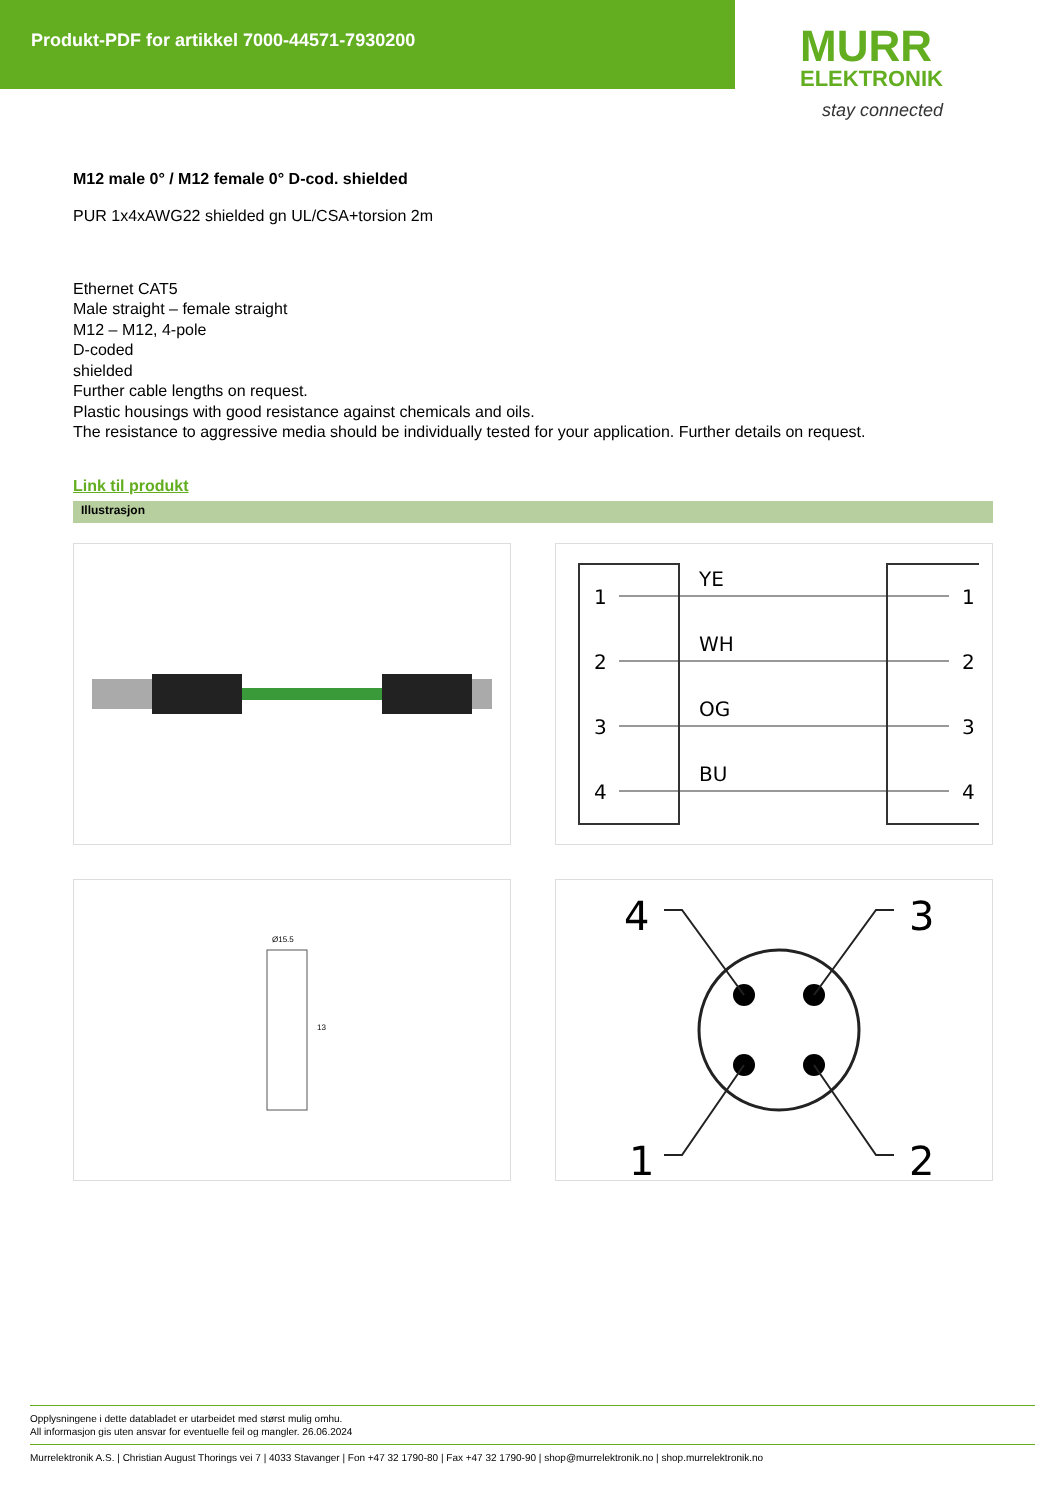Produkt-PDF for artikkel 7000-44571-7930200
MURR
ELEKTRONIK
stay connected
M12 male 0° / M12 female 0° D-cod. shielded
PUR 1x4xAWG22 shielded gn UL/CSA+torsion 2m
Ethernet CAT5
Male straight – female straight
M12 – M12, 4-pole
D-coded
shielded
Further cable lengths on request.
Plastic housings with good resistance against chemicals and oils.
The resistance to aggressive media should be individually tested for your application. Further details on request.
Link til produkt
Illustrasjon
1
2
3
4
YE
WH
OG
BU
1
2
3
4
Ø15.5
13
4
3
1
2
Opplysningene i dette databladet er utarbeidet med størst mulig omhu.
All informasjon gis uten ansvar for eventuelle feil og mangler. 26.06.2024
Murrelektronik A.S. | Christian August Thorings vei 7 | 4033 Stavanger | Fon +47 32 1790-80 | Fax +47 32 1790-90 | shop@murrelektronik.no | shop.murrelektronik.no